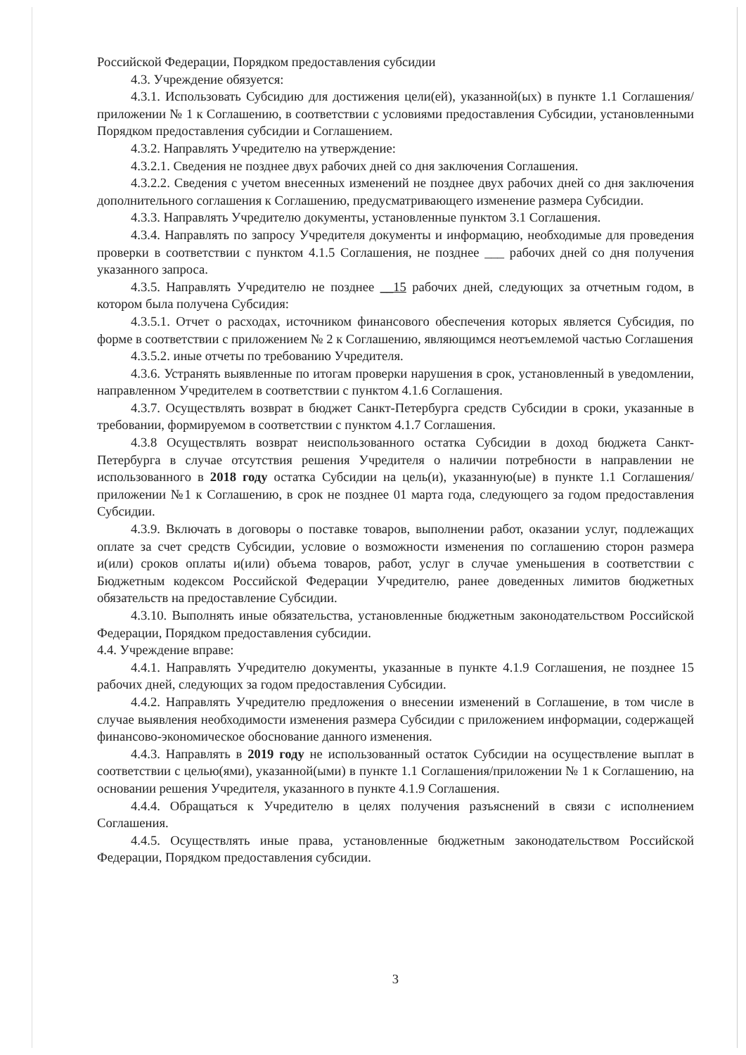Российской Федерации, Порядком предоставления субсидии
4.3. Учреждение обязуется:
4.3.1. Использовать Субсидию для достижения цели(ей), указанной(ых) в пункте 1.1 Соглашения/приложении № 1 к Соглашению, в соответствии с условиями предоставления Субсидии, установленными Порядком предоставления субсидии и Соглашением.
4.3.2. Направлять Учредителю на утверждение:
4.3.2.1. Сведения не позднее двух рабочих дней со дня заключения Соглашения.
4.3.2.2. Сведения с учетом внесенных изменений не позднее двух рабочих дней со дня заключения дополнительного соглашения к Соглашению, предусматривающего изменение размера Субсидии.
4.3.3. Направлять Учредителю документы, установленные пунктом 3.1 Соглашения.
4.3.4. Направлять по запросу Учредителя документы и информацию, необходимые для проведения проверки в соответствии с пунктом 4.1.5 Соглашения, не позднее ___ рабочих дней со дня получения указанного запроса.
4.3.5. Направлять Учредителю не позднее __15 рабочих дней, следующих за отчетным годом, в котором была получена Субсидия:
4.3.5.1. Отчет о расходах, источником финансового обеспечения которых является Субсидия, по форме в соответствии с приложением № 2 к Соглашению, являющимся неотъемлемой частью Соглашения
4.3.5.2. иные отчеты по требованию Учредителя.
4.3.6. Устранять выявленные по итогам проверки нарушения в срок, установленный в уведомлении, направленном Учредителем в соответствии с пунктом 4.1.6 Соглашения.
4.3.7. Осуществлять возврат в бюджет Санкт-Петербурга средств Субсидии в сроки, указанные в требовании, формируемом в соответствии с пунктом 4.1.7 Соглашения.
4.3.8 Осуществлять возврат неиспользованного остатка Субсидии в доход бюджета Санкт-Петербурга в случае отсутствия решения Учредителя о наличии потребности в направлении не использованного в 2018 году остатка Субсидии на цель(и), указанную(ые) в пункте 1.1 Соглашения/приложении №1 к Соглашению, в срок не позднее 01 марта года, следующего за годом предоставления Субсидии.
4.3.9. Включать в договоры о поставке товаров, выполнении работ, оказании услуг, подлежащих оплате за счет средств Субсидии, условие о возможности изменения по соглашению сторон размера и(или) сроков оплаты и(или) объема товаров, работ, услуг в случае уменьшения в соответствии с Бюджетным кодексом Российской Федерации Учредителю, ранее доведенных лимитов бюджетных обязательств на предоставление Субсидии.
4.3.10. Выполнять иные обязательства, установленные бюджетным законодательством Российской Федерации, Порядком предоставления субсидии.
4.4. Учреждение вправе:
4.4.1. Направлять Учредителю документы, указанные в пункте 4.1.9 Соглашения, не позднее 15 рабочих дней, следующих за годом предоставления Субсидии.
4.4.2. Направлять Учредителю предложения о внесении изменений в Соглашение, в том числе в случае выявления необходимости изменения размера Субсидии с приложением информации, содержащей финансово-экономическое обоснование данного изменения.
4.4.3. Направлять в 2019 году не использованный остаток Субсидии на осуществление выплат в соответствии с целью(ями), указанной(ыми) в пункте 1.1 Соглашения/приложении № 1 к Соглашению, на основании решения Учредителя, указанного в пункте 4.1.9 Соглашения.
4.4.4. Обращаться к Учредителю в целях получения разъяснений в связи с исполнением Соглашения.
4.4.5. Осуществлять иные права, установленные бюджетным законодательством Российской Федерации, Порядком предоставления субсидии.
3